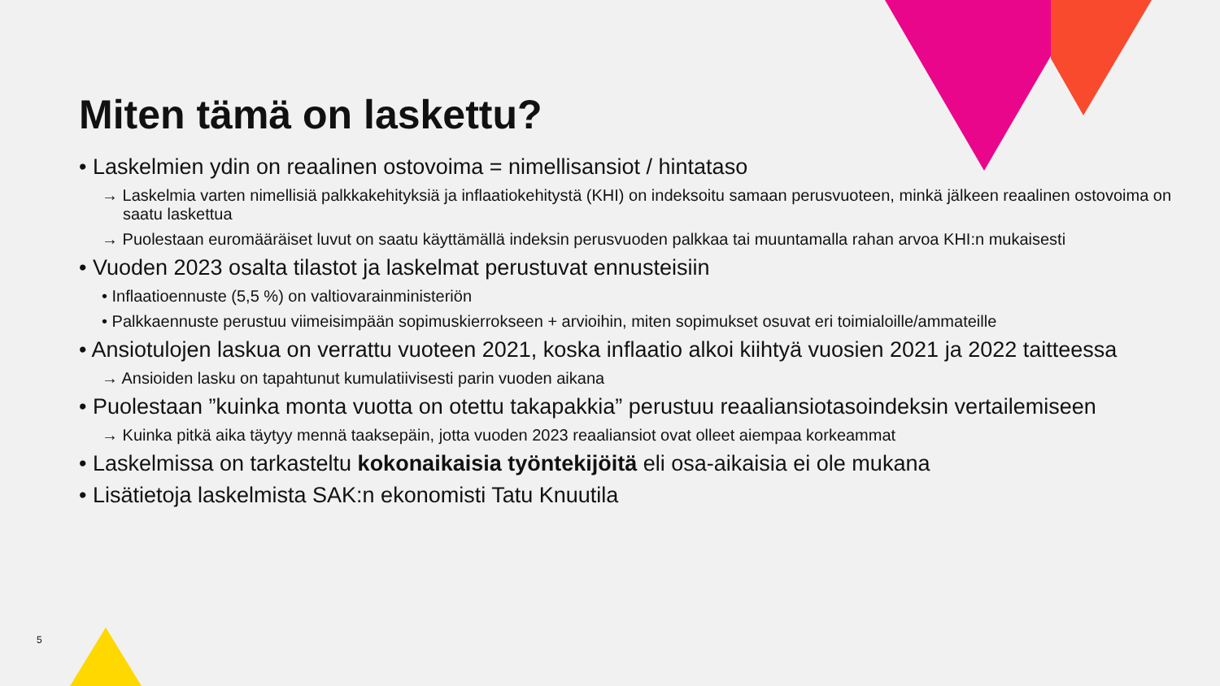Miten tämä on laskettu?
• Laskelmien ydin on reaalinen ostovoima = nimellisansiot / hintataso
→ Laskelmia varten nimellisiä palkkakehityksiä ja inflaatiokehitystä (KHI) on indeksoitu samaan perusvuoteen, minkä jälkeen reaalinen ostovoima on saatu laskettua
→ Puolestaan euromääräiset luvut on saatu käyttämällä indeksin perusvuoden palkkaa tai muuntamalla rahan arvoa KHI:n mukaisesti
• Vuoden 2023 osalta tilastot ja laskelmat perustuvat ennusteisiin
• Inflaatioennuste (5,5 %) on valtiovarainministeriön
• Palkkaennuste perustuu viimeisimpään sopimuskierrokseen + arvioihin, miten sopimukset osuvat eri toimialoille/ammateille
• Ansiotulojen laskua on verrattu vuoteen 2021, koska inflaatio alkoi kiihtyä vuosien 2021 ja 2022 taitteessa
→ Ansioiden lasku on tapahtunut kumulatiivisesti parin vuoden aikana
• Puolestaan ”kuinka monta vuotta on otettu takapakkia” perustuu reaaliansiotasoindeksin vertailemiseen
→ Kuinka pitkä aika täytyy mennä taaksepäin, jotta vuoden 2023 reaaliansiot ovat olleet aiempaa korkeammat
• Laskelmissa on tarkasteltu kokonaikaisia työntekijöitä eli osa-aikaisia ei ole mukana
• Lisätietoja laskelmista SAK:n ekonomisti Tatu Knuutila
5